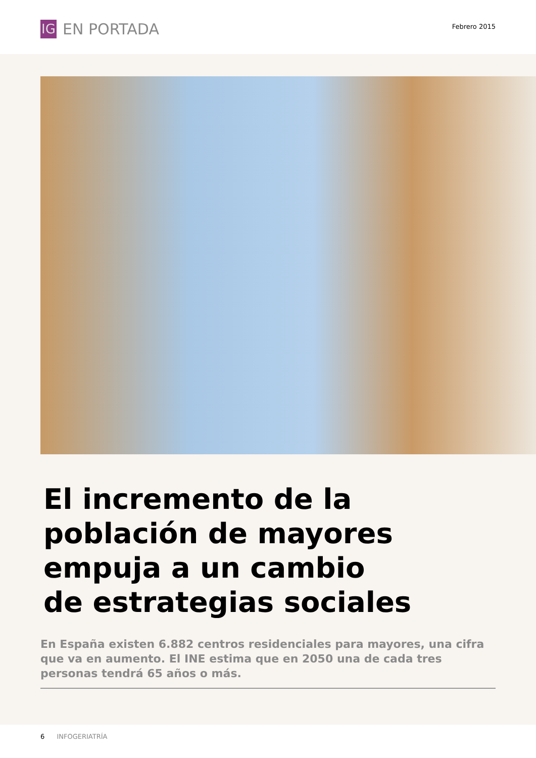IG
EN PORTADA
Febrero 2015
El incremento de la
población de mayores
empuja a un cambio
de estrategias sociales
En España existen 6.882 centros residenciales para mayores, una cifra que va en aumento. El INE estima que en 2050 una de cada tres personas tendrá 65 años o más.
6 INFOGERIATRÍA